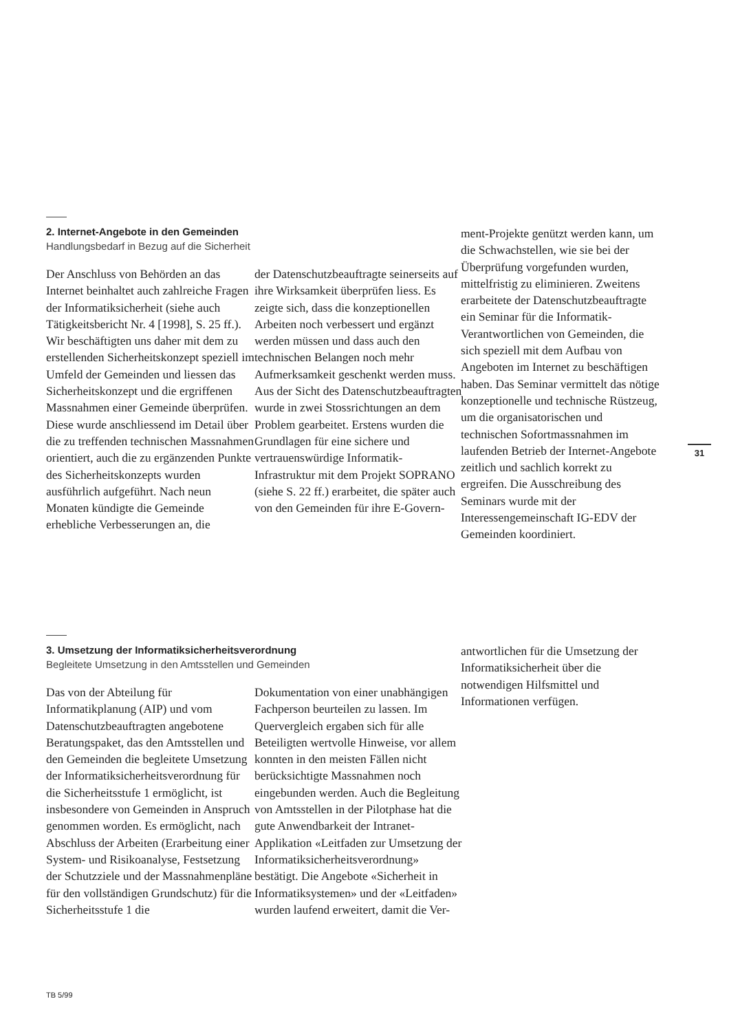2. Internet-Angebote in den Gemeinden
Handlungsbedarf in Bezug auf die Sicherheit
Der Anschluss von Behörden an das Internet beinhaltet auch zahlreiche Fragen der Informatiksicherheit (siehe auch Tätigkeitsbericht Nr. 4 [1998], S. 25 ff.). Wir beschäftigten uns daher mit dem zu erstellenden Sicherheitskonzept speziell im Umfeld der Gemeinden und liessen das Sicherheitskonzept und die ergriffenen Massnahmen einer Gemeinde überprüfen. Diese wurde anschliessend im Detail über die zu treffenden technischen Massnahmen orientiert, auch die zu ergänzenden Punkte des Sicherheitskonzepts wurden ausführlich aufgeführt. Nach neun Monaten kündigte die Gemeinde erhebliche Verbesserungen an, die
der Datenschutzbeauftragte seinerseits auf ihre Wirksamkeit überprüfen liess. Es zeigte sich, dass die konzeptionellen Arbeiten noch verbessert und ergänzt werden müssen und dass auch den technischen Belangen noch mehr Aufmerksamkeit geschenkt werden muss.
Aus der Sicht des Datenschutzbeauftragten wurde in zwei Stossrichtungen an dem Problem gearbeitet. Erstens wurden die Grundlagen für eine sichere und vertrauenswürdige Informatik-Infrastruktur mit dem Projekt SOPRANO (siehe S. 22 ff.) erarbeitet, die später auch von den Gemeinden für ihre E-Govern-
ment-Projekte genützt werden kann, um die Schwachstellen, wie sie bei der Überprüfung vorgefunden wurden, mittelfristig zu eliminieren. Zweitens erarbeitete der Datenschutzbeauftragte ein Seminar für die Informatik-Verantwortlichen von Gemeinden, die sich speziell mit dem Aufbau von Angeboten im Internet zu beschäftigen haben. Das Seminar vermittelt das nötige konzeptionelle und technische Rüstzeug, um die organisatorischen und technischen Sofortmassnahmen im laufenden Betrieb der Internet-Angebote zeitlich und sachlich korrekt zu ergreifen. Die Ausschreibung des Seminars wurde mit der Interessengemeinschaft IG-EDV der Gemeinden koordiniert.
31
3. Umsetzung der Informatiksicherheitsverordnung
Begleitete Umsetzung in den Amtsstellen und Gemeinden
Das von der Abteilung für Informatikplanung (AIP) und vom Datenschutzbeauftragten angebotene Beratungspaket, das den Amtsstellen und den Gemeinden die begleitete Umsetzung der Informatiksicherheitsverordnung für die Sicherheitsstufe 1 ermöglicht, ist insbesondere von Gemeinden in Anspruch genommen worden. Es ermöglicht, nach Abschluss der Arbeiten (Erarbeitung einer System- und Risikoanalyse, Festsetzung der Schutzziele und der Massnahmenpläne für den vollständigen Grundschutz) für die Sicherheitsstufe 1 die
Dokumentation von einer unabhängigen Fachperson beurteilen zu lassen. Im Quervergleich ergaben sich für alle Beteiligten wertvolle Hinweise, vor allem konnten in den meisten Fällen nicht berücksichtigte Massnahmen noch eingebunden werden. Auch die Begleitung von Amtsstellen in der Pilotphase hat die gute Anwendbarkeit der Intranet-Applikation «Leitfaden zur Umsetzung der Informatiksicherheitsverordnung» bestätigt. Die Angebote «Sicherheit in Informatiksystemen» und der «Leitfaden» wurden laufend erweitert, damit die Ver-
antwortlichen für die Umsetzung der Informatiksicherheit über die notwendigen Hilfsmittel und Informationen verfügen.
TB 5/99